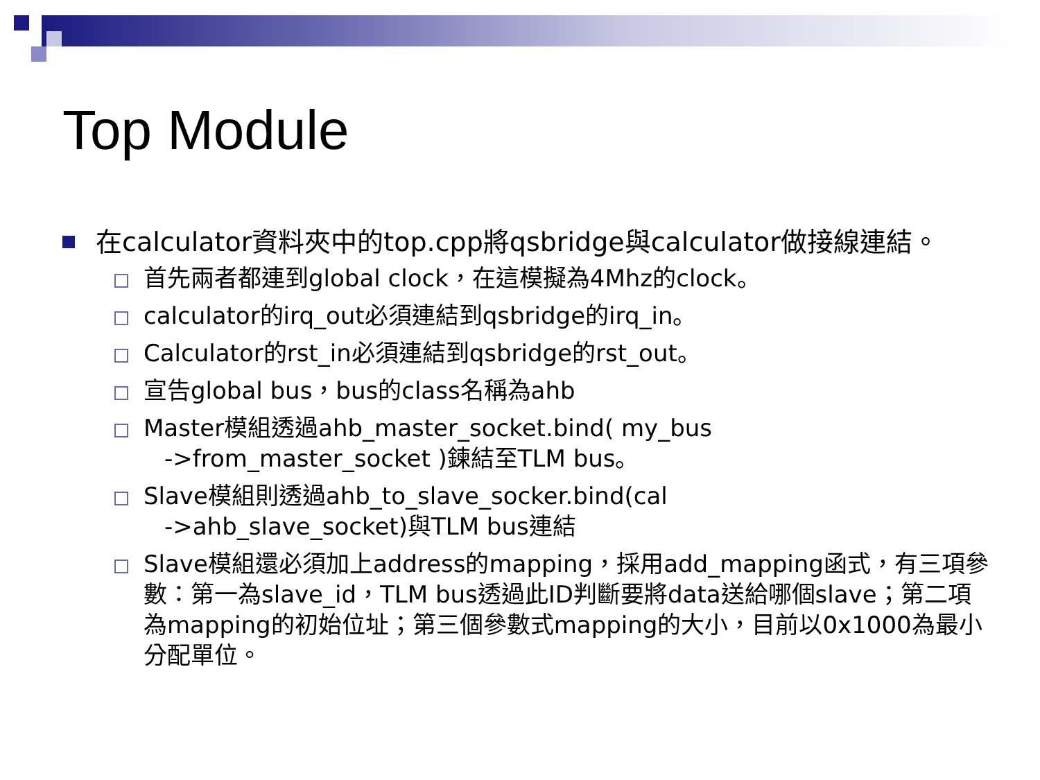Top Module
在calculator資料夾中的top.cpp將qsbridge與calculator做接線連結。
首先兩者都連到global clock，在這模擬為4Mhz的clock。
calculator的irq_out必須連結到qsbridge的irq_in。
Calculator的rst_in必須連結到qsbridge的rst_out。
宣告global bus，bus的class名稱為ahb
Master模組透過ahb_master_socket.bind( my_bus
->from_master_socket )鍊結至TLM bus。
Slave模組則透過ahb_to_slave_socker.bind(cal
->ahb_slave_socket)與TLM bus連結
Slave模組還必須加上address的mapping，採用add_mapping函式，有三項參數：第一為slave_id，TLM bus透過此ID判斷要將data送給哪個slave；第二項為mapping的初始位址；第三個參數式mapping的大小，目前以0x1000為最小分配單位。